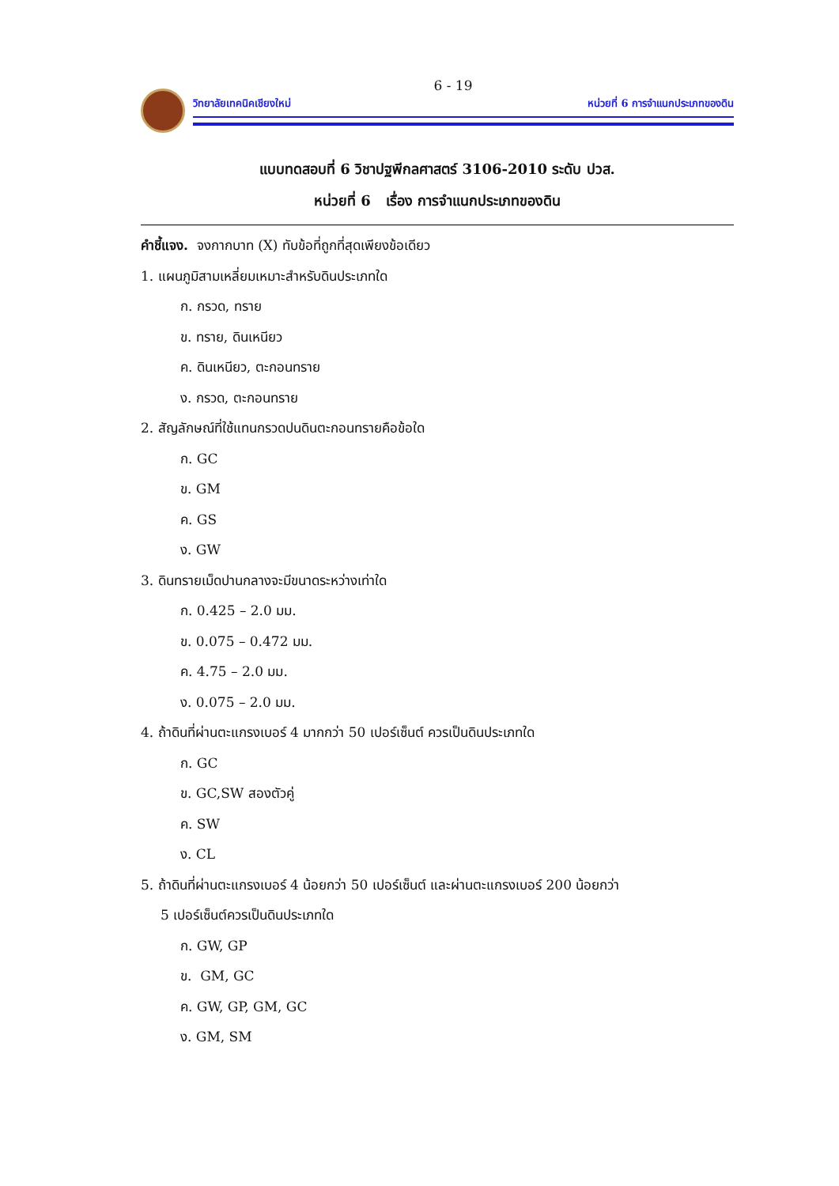6 - 19
วิทยาลัยเทคนิคเชียงใหม่ หน่วยที่ 6 การจำแนกประเภทของดิน
แบบทดสอบที่ 6 วิชาปฐพีกลศาสตร์ 3106-2010 ระดับ ปวส.
หน่วยที่ 6 เรื่อง การจำแนกประเภทของดิน
คำชี้แจง. จงกากบาท (X) ทับข้อที่ถูกที่สุดเพียงข้อเดียว
1. แผนภูมิสามเหลี่ยมเหมาะสำหรับดินประเภทใด
ก. กรวด, ทราย
ข. ทราย, ดินเหนียว
ค. ดินเหนียว, ตะกอนทราย
ง. กรวด, ตะกอนทราย
2. สัญลักษณ์ที่ใช้แทนกรวดปนดินตะกอนทรายคือข้อใด
ก. GC
ข. GM
ค. GS
ง. GW
3. ดินทรายเม็ดปานกลางจะมีขนาดระหว่างเท่าใด
ก. 0.425 – 2.0 มม.
ข. 0.075 – 0.472 มม.
ค. 4.75 – 2.0 มม.
ง. 0.075 – 2.0 มม.
4. ถ้าดินที่ผ่านตะแกรงเบอร์ 4 มากกว่า 50 เปอร์เซ็นต์ ควรเป็นดินประเภทใด
ก. GC
ข. GC,SW สองตัวคู่
ค. SW
ง. CL
5. ถ้าดินที่ผ่านตะแกรงเบอร์ 4 น้อยกว่า 50 เปอร์เซ็นต์ และผ่านตะแกรงเบอร์ 200 น้อยกว่า
5 เปอร์เซ็นต์ควรเป็นดินประเภทใด
ก. GW, GP
ข. GM, GC
ค. GW, GP, GM, GC
ง. GM, SM